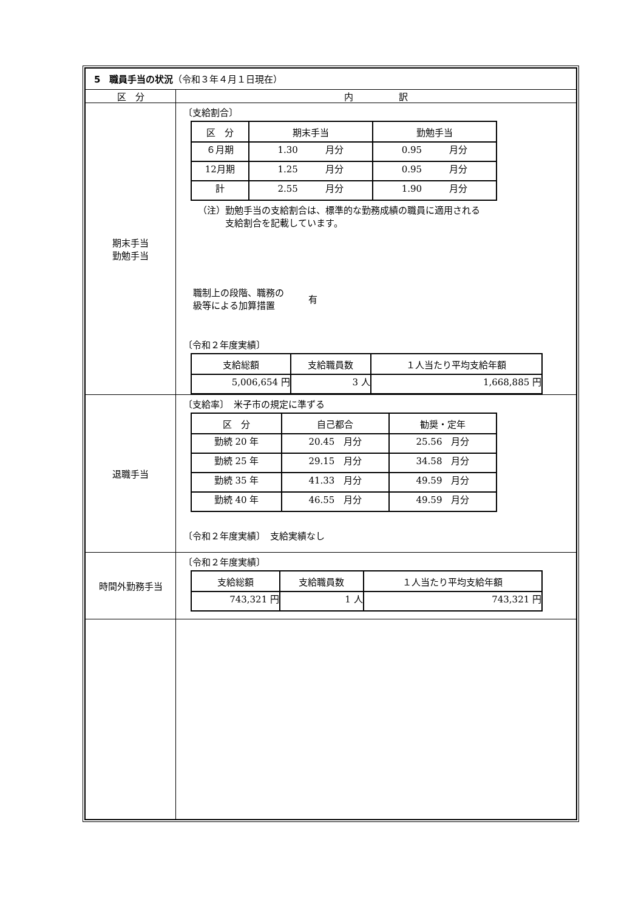| 5 職員手当の状況 （令和３年４月１日現在） | |
| 区 分 | 内 訳 |
| 期末手当 勤勉手当 | 〔支給割合〕 / 区 分 / 期末手当 / 勤勉手当 / / --- / --- / --- / / ６月期 / 1.30 月分 / 0.95 月分 / / 12月期 / 1.25 月分 / 0.95 月分 / / 計 / 2.55 月分 / 1.90 月分 / （注）勤勉手当の支給割合は、標準的な勤務成績の職員に適用される 支給割合を記載しています。 職制上の段階、職務の 級等による加算措置 有 〔令和２年度実績〕 / 支給総額 / 支給職員数 / １人当たり平均支給年額 / / --- / --- / --- / / 5,006,654 円 / 3 人 / 1,668,885 円 / |
| 退職手当 | 〔支給率〕 米子市の規定に準ずる / 区 分 / 自己都合 / 勧奨・定年 / / --- / --- / --- / / 勤続 20 年 / 20.45 月分 / 25.56 月分 / / 勤続 25 年 / 29.15 月分 / 34.58 月分 / / 勤続 35 年 / 41.33 月分 / 49.59 月分 / / 勤続 40 年 / 46.55 月分 / 49.59 月分 / 〔令和２年度実績〕 支給実績なし |
| 時間外勤務手当 | 〔令和２年度実績〕 / 支給総額 / 支給職員数 / １人当たり平均支給年額 / / --- / --- / --- / / 743,321 円 / 1 人 / 743,321 円 / |